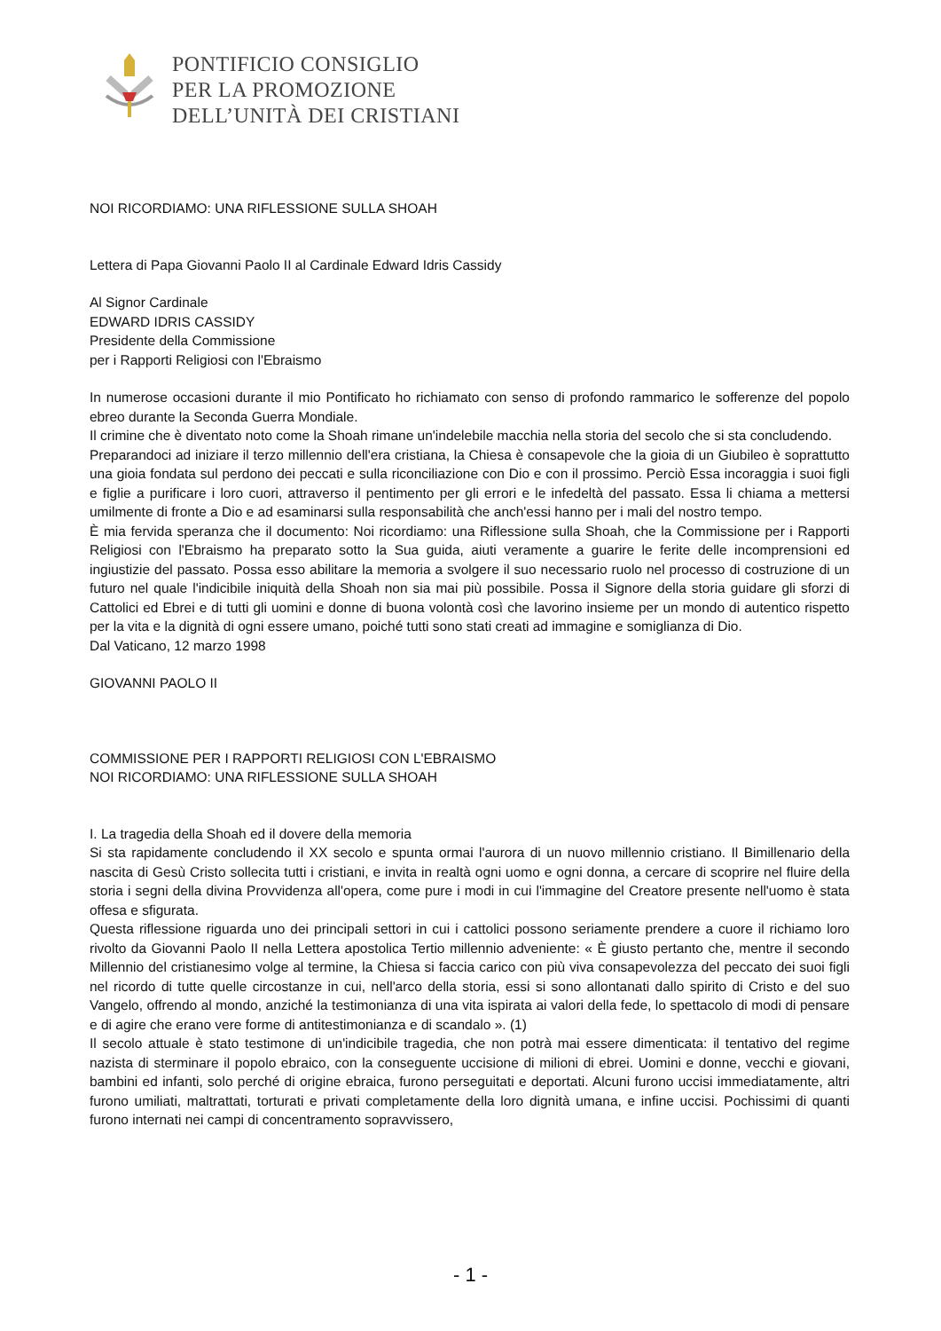PONTIFICIO CONSIGLIO
PER LA PROMOZIONE
DELL’UNITÀ DEI CRISTIANI
NOI RICORDIAMO: UNA RIFLESSIONE SULLA SHOAH
Lettera di Papa Giovanni Paolo II al Cardinale Edward Idris Cassidy
Al Signor Cardinale
EDWARD IDRIS CASSIDY
Presidente della Commissione
per i Rapporti Religiosi con l'Ebraismo
In numerose occasioni durante il mio Pontificato ho richiamato con senso di profondo rammarico le sofferenze del popolo ebreo durante la Seconda Guerra Mondiale.
Il crimine che è diventato noto come la Shoah rimane un'indelebile macchia nella storia del secolo che si sta concludendo.
Preparandoci ad iniziare il terzo millennio dell'era cristiana, la Chiesa è consapevole che la gioia di un Giubileo è soprattutto una gioia fondata sul perdono dei peccati e sulla riconciliazione con Dio e con il prossimo. Perciò Essa incoraggia i suoi figli e figlie a purificare i loro cuori, attraverso il pentimento per gli errori e le infedeltà del passato. Essa li chiama a mettersi umilmente di fronte a Dio e ad esaminarsi sulla responsabilità che anch'essi hanno per i mali del nostro tempo.
È mia fervida speranza che il documento: Noi ricordiamo: una Riflessione sulla Shoah, che la Commissione per i Rapporti Religiosi con l'Ebraismo ha preparato sotto la Sua guida, aiuti veramente a guarire le ferite delle incomprensioni ed ingiustizie del passato. Possa esso abilitare la memoria a svolgere il suo necessario ruolo nel processo di costruzione di un futuro nel quale l'indicibile iniquità della Shoah non sia mai più possibile. Possa il Signore della storia guidare gli sforzi di Cattolici ed Ebrei e di tutti gli uomini e donne di buona volontà così che lavorino insieme per un mondo di autentico rispetto per la vita e la dignità di ogni essere umano, poiché tutti sono stati creati ad immagine e somiglianza di Dio.
Dal Vaticano, 12 marzo 1998
GIOVANNI PAOLO II
COMMISSIONE PER I RAPPORTI RELIGIOSI CON L'EBRAISMO
NOI RICORDIAMO: UNA RIFLESSIONE SULLA SHOAH
I. La tragedia della Shoah ed il dovere della memoria
Si sta rapidamente concludendo il XX secolo e spunta ormai l'aurora di un nuovo millennio cristiano. Il Bimillenario della nascita di Gesù Cristo sollecita tutti i cristiani, e invita in realtà ogni uomo e ogni donna, a cercare di scoprire nel fluire della storia i segni della divina Provvidenza all'opera, come pure i modi in cui l'immagine del Creatore presente nell'uomo è stata offesa e sfigurata.
Questa riflessione riguarda uno dei principali settori in cui i cattolici possono seriamente prendere a cuore il richiamo loro rivolto da Giovanni Paolo II nella Lettera apostolica Tertio millennio adveniente: « È giusto pertanto che, mentre il secondo Millennio del cristianesimo volge al termine, la Chiesa si faccia carico con più viva consapevolezza del peccato dei suoi figli nel ricordo di tutte quelle circostanze in cui, nell'arco della storia, essi si sono allontanati dallo spirito di Cristo e del suo Vangelo, offrendo al mondo, anziché la testimonianza di una vita ispirata ai valori della fede, lo spettacolo di modi di pensare e di agire che erano vere forme di antitestimonianza e di scandalo ». (1)
Il secolo attuale è stato testimone di un'indicibile tragedia, che non potrà mai essere dimenticata: il tentativo del regime nazista di sterminare il popolo ebraico, con la conseguente uccisione di milioni di ebrei. Uomini e donne, vecchi e giovani, bambini ed infanti, solo perché di origine ebraica, furono perseguitati e deportati. Alcuni furono uccisi immediatamente, altri furono umiliati, maltrattati, torturati e privati completamente della loro dignità umana, e infine uccisi. Pochissimi di quanti furono internati nei campi di concentramento sopravvissero,
- 1 -